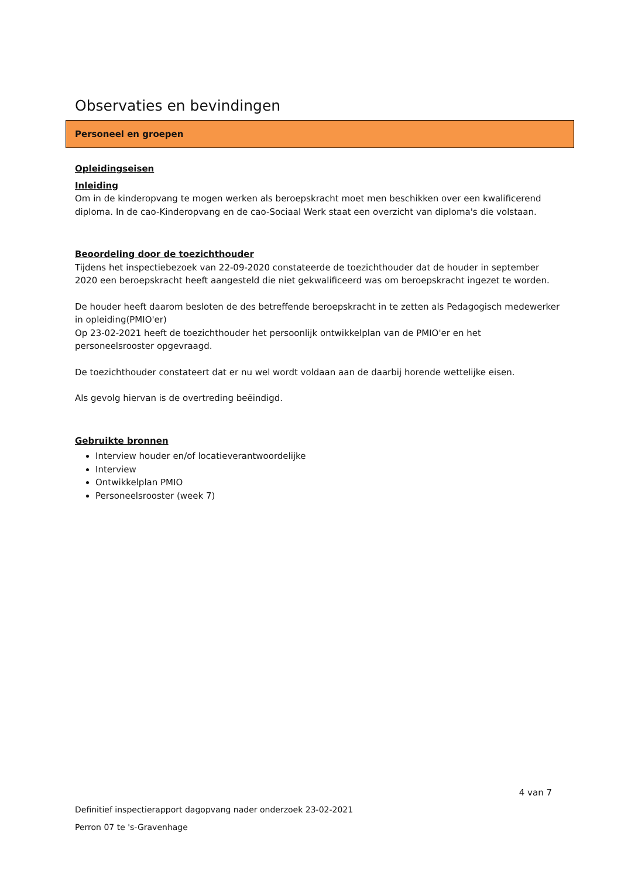Observaties en bevindingen
Personeel en groepen
Opleidingseisen
Inleiding
Om in de kinderopvang te mogen werken als beroepskracht moet men beschikken over een kwalificerend diploma. In de cao-Kinderopvang en de cao-Sociaal Werk staat een overzicht van diploma's die volstaan.
Beoordeling door de toezichthouder
Tijdens het inspectiebezoek van 22-09-2020 constateerde de toezichthouder dat de houder in september 2020 een beroepskracht heeft aangesteld die niet gekwalificeerd was om beroepskracht ingezet te worden.
De houder heeft daarom besloten de des betreffende beroepskracht in te zetten als Pedagogisch medewerker in opleiding(PMIO'er)
Op 23-02-2021 heeft de toezichthouder het persoonlijk ontwikkelplan van de PMIO'er en het personeelsrooster opgevraagd.
De toezichthouder constateert dat er nu wel wordt voldaan aan de daarbij horende wettelijke eisen.
Als gevolg hiervan is de overtreding beëindigd.
Gebruikte bronnen
Interview houder en/of locatieverantwoordelijke
Interview
Ontwikkelplan PMIO
Personeelsrooster (week 7)
4 van 7
Definitief inspectierapport dagopvang nader onderzoek 23-02-2021
Perron 07 te 's-Gravenhage